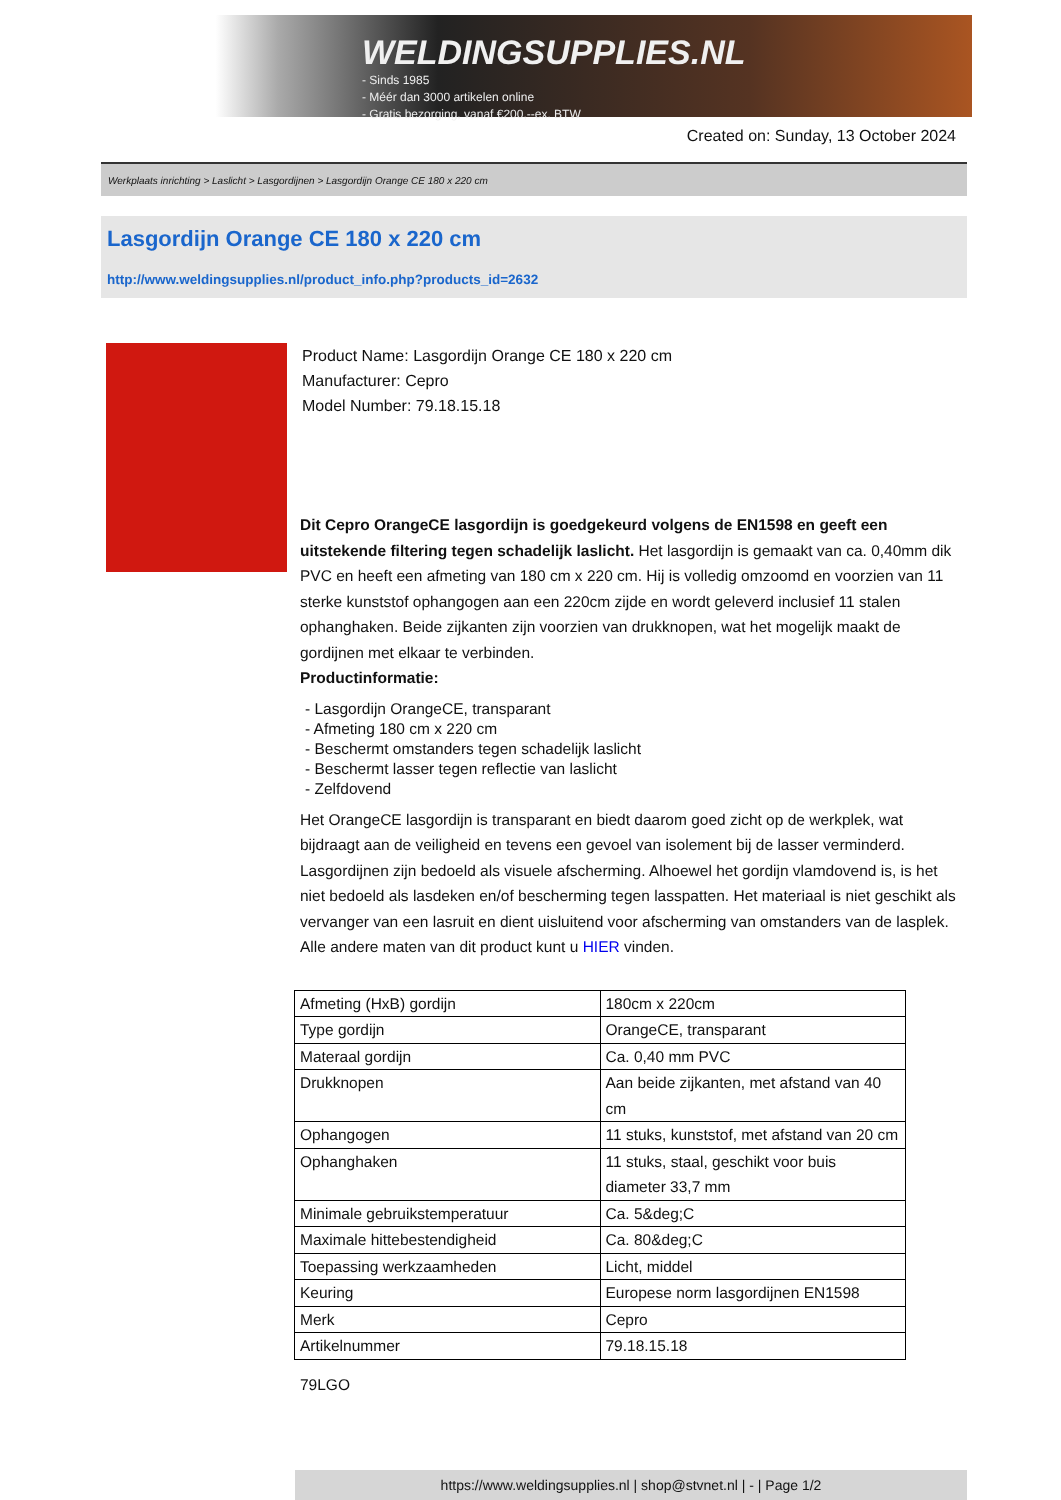WELDINGSUPPLIES.NL
- Sinds 1985
- Méér dan 3000 artikelen online
- Gratis bezorging, vanaf €200,--ex. BTW
Created on: Sunday, 13 October 2024
Werkplaats inrichting > Laslicht > Lasgordijnen > Lasgordijn Orange CE 180 x 220 cm
Lasgordijn Orange CE 180 x 220 cm
http://www.weldingsupplies.nl/product_info.php?products_id=2632
Product Name: Lasgordijn Orange CE 180 x 220 cm
Manufacturer: Cepro
Model Number: 79.18.15.18
Dit Cepro OrangeCE lasgordijn is goedgekeurd volgens de EN1598 en geeft een uitstekende filtering tegen schadelijk laslicht. Het lasgordijn is gemaakt van ca. 0,40mm dik PVC en heeft een afmeting van 180 cm x 220 cm. Hij is volledig omzoomd en voorzien van 11 sterke kunststof ophangogen aan een 220cm zijde en wordt geleverd inclusief 11 stalen ophanghaken. Beide zijkanten zijn voorzien van drukknopen, wat het mogelijk maakt de gordijnen met elkaar te verbinden.
Productinformatie:
- Lasgordijn OrangeCE, transparant
- Afmeting 180 cm x 220 cm
- Beschermt omstanders tegen schadelijk laslicht
- Beschermt lasser tegen reflectie van laslicht
- Zelfdovend
Het OrangeCE lasgordijn is transparant en biedt daarom goed zicht op de werkplek, wat bijdraagt aan de veiligheid en tevens een gevoel van isolement bij de lasser verminderd.
Lasgordijnen zijn bedoeld als visuele afscherming. Alhoewel het gordijn vlamdovend is, is het niet bedoeld als lasdeken en/of bescherming tegen lasspatten. Het materiaal is niet geschikt als vervanger van een lasruit en dient uisluitend voor afscherming van omstanders van de lasplek.
Alle andere maten van dit product kunt u HIER vinden.
| Afmeting (HxB) gordijn | 180cm x 220cm |
| Type gordijn | OrangeCE, transparant |
| Materaal gordijn | Ca. 0,40 mm PVC |
| Drukknopen | Aan beide zijkanten, met afstand van 40 cm |
| Ophangogen | 11 stuks, kunststof, met afstand van 20 cm |
| Ophanghaken | 11 stuks, staal, geschikt voor buis diameter 33,7 mm |
| Minimale gebruikstemperatuur | Ca. 5&deg;C |
| Maximale hittebestendigheid | Ca. 80&deg;C |
| Toepassing werkzaamheden | Licht, middel |
| Keuring | Europese norm lasgordijnen EN1598 |
| Merk | Cepro |
| Artikelnummer | 79.18.15.18 |
79LGO
https://www.weldingsupplies.nl | shop@stvnet.nl | - | Page 1/2